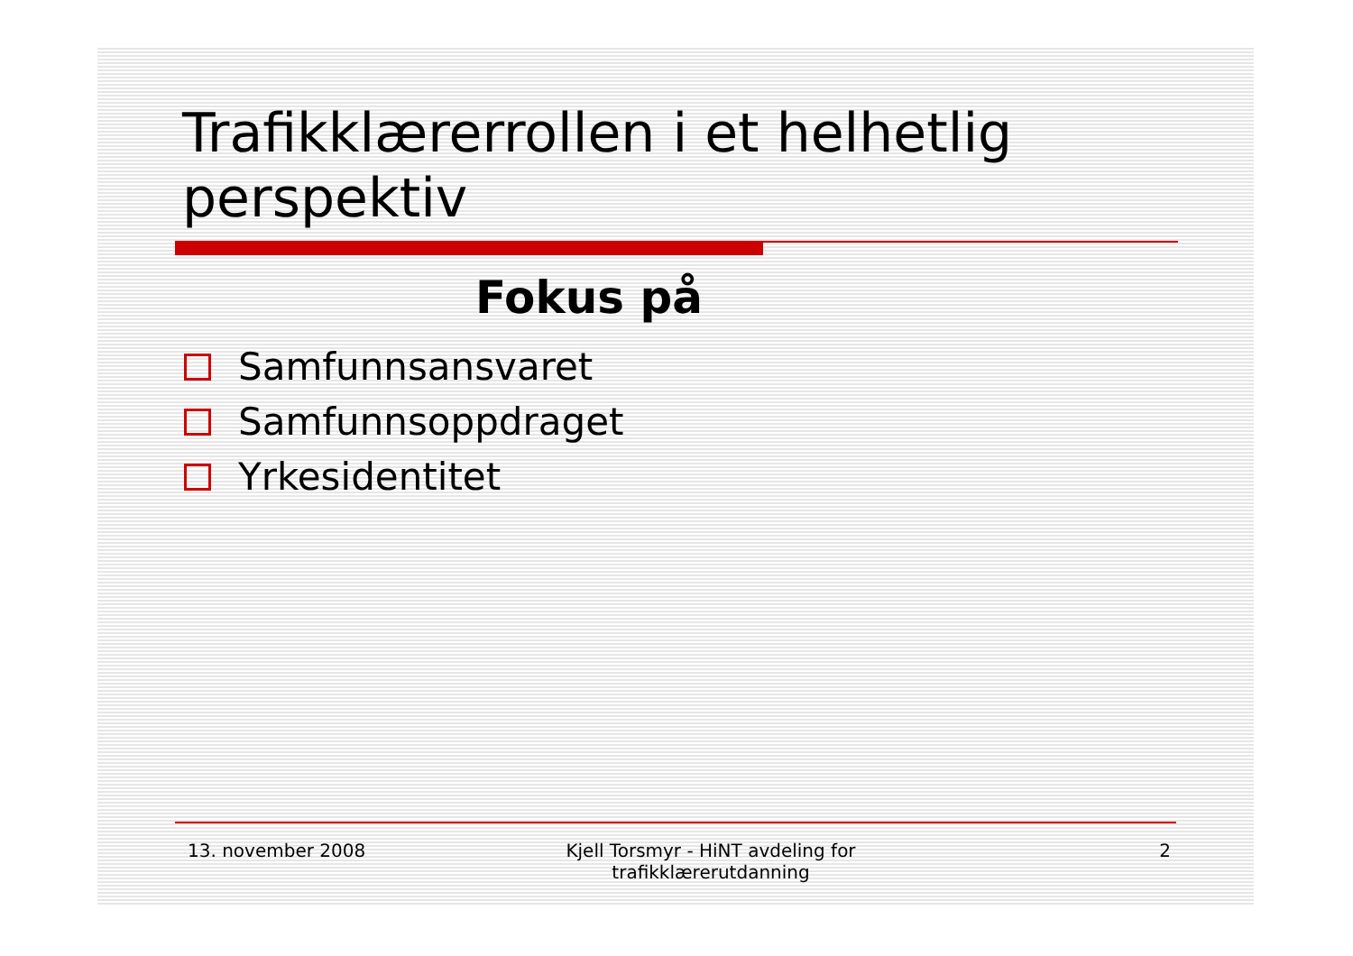Trafikklærerrollen i et helhetlig perspektiv
Fokus på
Samfunnsansvaret
Samfunnsoppdraget
Yrkesidentitet
13. november 2008 Kjell Torsmyr - HiNT avdeling for trafikklærerutdanning
2